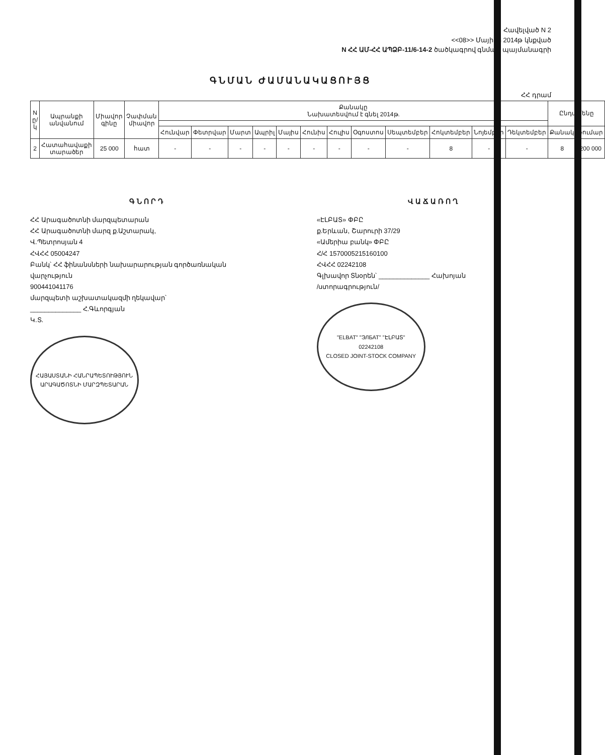Հավելված N 2
<<08>> Մայիսի 2014թ կնքված
N ՀՀ ԱՄ-ՀՀ ԱՊՁԲ-11/6-14-2 ծածկագրով գնման պայմանագրի
ԳՆՄԱՆ ԺԱՄԱՆԱԿԱՑՈՒՅՑ
ՀՀ դրամ
| N ը/կ | Ապրանքի անվանում | Միավոր գինը | Չափման միավոր | Քանակը Նախատեսվում է գնել 2014թ. | | | | | | | | | | | | Ընդամենը | |
| --- | --- | --- | --- | --- | --- | --- | --- | --- | --- | --- | --- | --- | --- | --- | --- | --- | --- |
| | | | | Հունվար | Փետրվար | Մարտ | Ապրիլ | Մայիս | Հունիս | Հուլիս | Օգոստոս | Սեպտեմբեր | Հոկտեմբեր | Նոյեմբեր | Դեկտեմբեր | Քանակ | Գումար |
| 2 | Հատահավաքի տարածեր | 25 000 | հատ | - | - | - | - | - | - | - | - | - | 8 | - | - | 8 | 200 000 |
ԳՆՈՐԴ
ՀՀ Արագածոտնի մարզպետարան
ՀՀ Արագածոտնի մարզ ք.Աշտարակ,
Վ.Պետրոսյան 4
ՀՎՀՀ 05004247
Բանկ՝ ՀՀ ֆինանսների նախարարության գործառնական վարչություն
900441041176
մարզպետի աշխատակազմի ղեկավար՝
______________ Հ.Գևորգյան
Կ.Տ.
ՀԱՅԱՍՏԱՆԻ ՀԱՆՐԱՊԵՏՈՒԹՅՈՒՆ
ԱՐԱԳԱԾՈՏՆԻ ՄԱՐԶՊԵՏԱՐԱՆ
ՎԱՃԱՌՈՂ
«ԷԼԲԱՏ» ՓԲԸ
ք.Երևան, Շարուրի 37/29
«Ամերիա բանկ» ՓԲԸ
Հ/Հ 1570005215160100
ՀՎՀՀ 02242108
Գլխավոր Տնօրեն՝ ______________ Հախոյան
/ստորագրություն/
"ELBAT" "ЭЛБАТ" "ԷԼԲԱՏ"
02242108
CLOSED JOINT-STOCK COMPANY